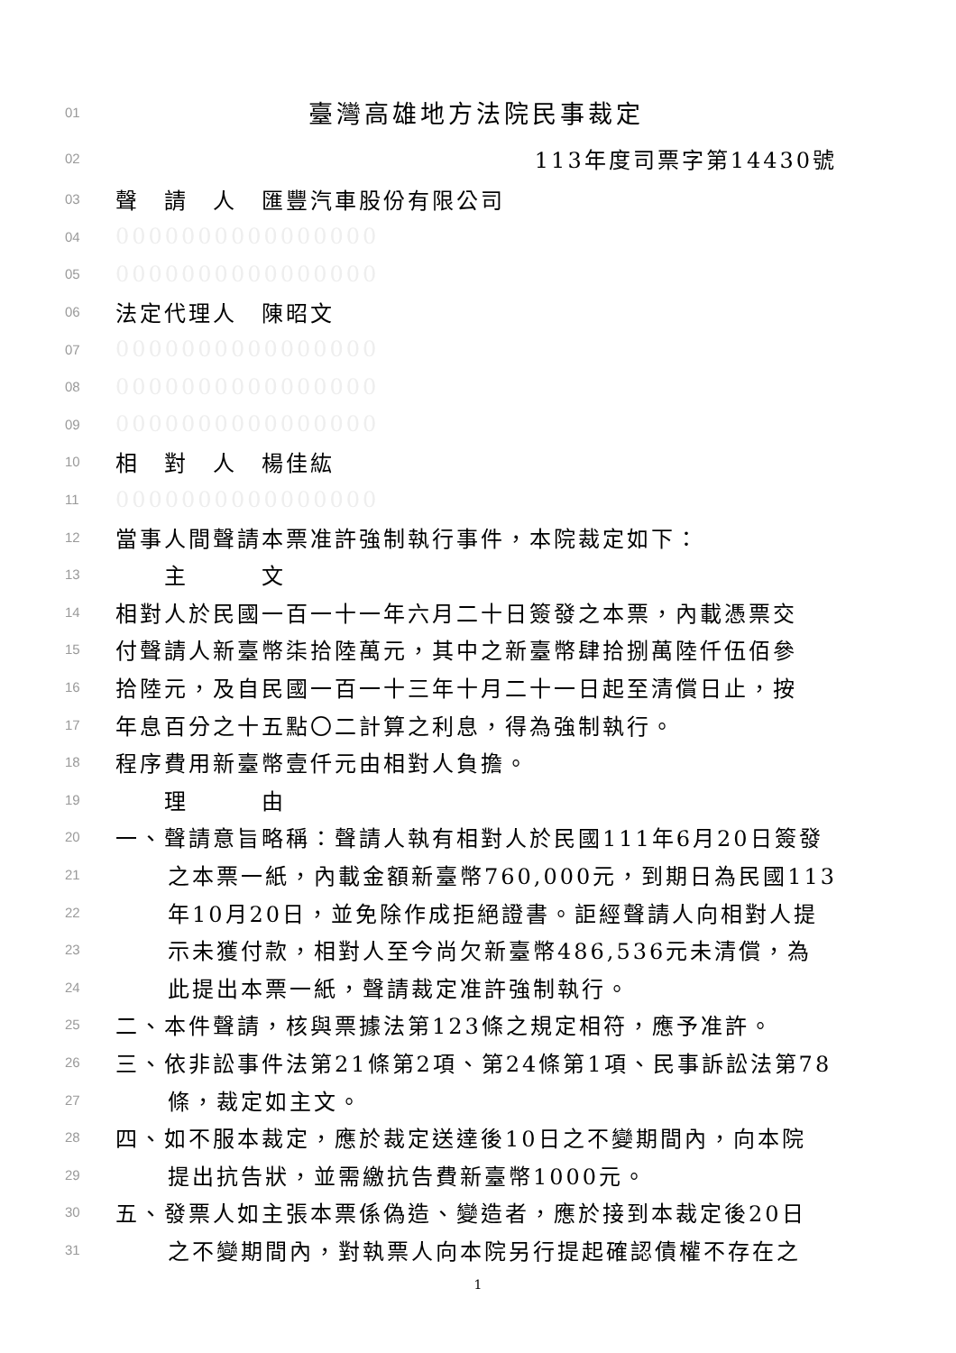01 臺灣高雄地方法院民事裁定
02 113年度司票字第14430號
03 聲　請　人　匯豐汽車股份有限公司
04 0000000000000000
05 0000000000000000
06 法定代理人　陳昭文
07 0000000000000000
08 0000000000000000
09 0000000000000000
10 相　對　人　楊佳紘
11 0000000000000000
12 當事人間聲請本票准許強制執行事件，本院裁定如下：
13　　主　　　文
14 相對人於民國一百一十一年六月二十日簽發之本票，內載憑票交
15 付聲請人新臺幣柒拾陸萬元，其中之新臺幣肆拾捌萬陸仟伍佰參
16 拾陸元，及自民國一百一十三年十月二十一日起至清償日止，按
17 年息百分之十五點〇二計算之利息，得為強制執行。
18 程序費用新臺幣壹仟元由相對人負擔。
19　　理　　　由
20 一、聲請意旨略稱：聲請人執有相對人於民國111年6月20日簽發
21 之本票一紙，內載金額新臺幣760,000元，到期日為民國113
22 年10月20日，並免除作成拒絕證書。詎經聲請人向相對人提
23 示未獲付款，相對人至今尚欠新臺幣486,536元未清償，為
24 此提出本票一紙，聲請裁定准許強制執行。
25 二、本件聲請，核與票據法第123條之規定相符，應予准許。
26 三、依非訟事件法第21條第2項、第24條第1項、民事訴訟法第78
27 條，裁定如主文。
28 四、如不服本裁定，應於裁定送達後10日之不變期間內，向本院
29 提出抗告狀，並需繳抗告費新臺幣1000元。
30 五、發票人如主張本票係偽造、變造者，應於接到本裁定後20日
31 之不變期間內，對執票人向本院另行提起確認債權不存在之
1